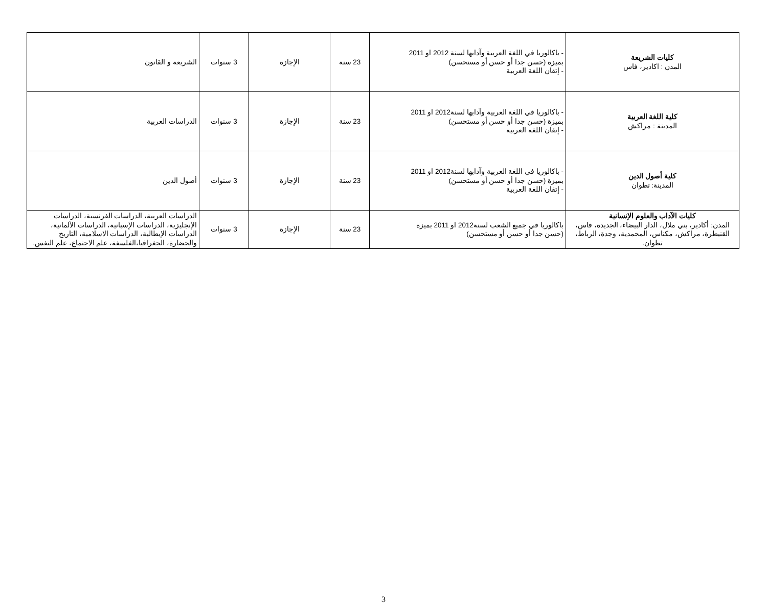| كليات الشريعة المدن : اكادير، فاس | - باكالوريا في اللغة العربية وآدابها لسنة 2012 او 2011 بميزة (حسن جدا أو حسن أو مستحسن) - إتقان اللغة العربية | 23 سنة | الإجازة | 3 سنوات | الشريعة و القانون |
| كلية اللغة العربية المدينة : مراكش | - باكالوريا في اللغة العربية وآدابها لسنة2012 او 2011 بميزة (حسن جدا أو حسن أو مستحسن) - إتقان اللغة العربية | 23 سنة | الإجازة | 3 سنوات | الدراسات العربية |
| كلية أصول الدين المدينة: تطوان | - باكالوريا في اللغة العربية وآدابها لسنة2012 او 2011 بميزة (حسن جدا أو حسن أو مستحسن) - إتقان اللغة العربية | 23 سنة | الإجازة | 3 سنوات | أصول الدين |
| كليات الآداب والعلوم الإنسانية المدن: أكادير، بني ملال، الدار البيضاء، الجديدة، فاس، القنيطرة، مراكش، مكناس، المحمدية، وجدة، الرباط، تطوان. | باكالوريا في جميع الشعب لسنة2012 او 2011 بميزة (حسن جدا أو حسن أو مستحسن) | 23 سنة | الإجازة | 3 سنوات | الدراسات العربية، الدراسات الفرنسية، الدراسات الإنجليزية، الدراسات الإسبانية، الدراسات الألمانية، الدراسات الإيطالية، الدراسات الاسلامية، التاريخ والحضارة، الجغرافيا،الفلسفة، علم الاجتماع، علم النفس. |
3